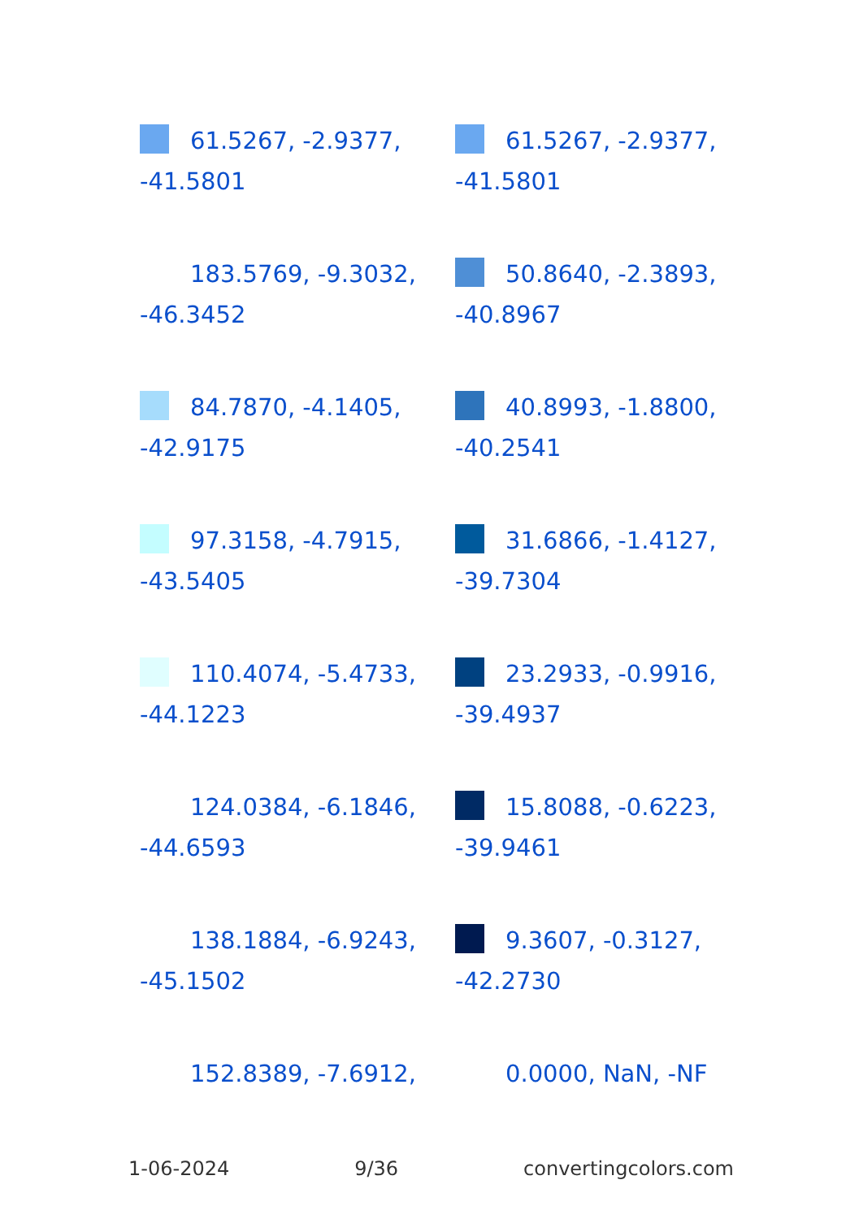61.5267, -2.9377, -41.5801
61.5267, -2.9377, -41.5801
183.5769, -9.3032, -46.3452
50.8640, -2.3893, -40.8967
84.7870, -4.1405, -42.9175
40.8993, -1.8800, -40.2541
97.3158, -4.7915, -43.5405
31.6866, -1.4127, -39.7304
110.4074, -5.4733, -44.1223
23.2933, -0.9916, -39.4937
124.0384, -6.1846, -44.6593
15.8088, -0.6223, -39.9461
138.1884, -6.9243, -45.1502
9.3607, -0.3127, -42.2730
152.8389, -7.6912,
0.0000, NaN, -NF
1-06-2024 9/36 convertingcolors.com